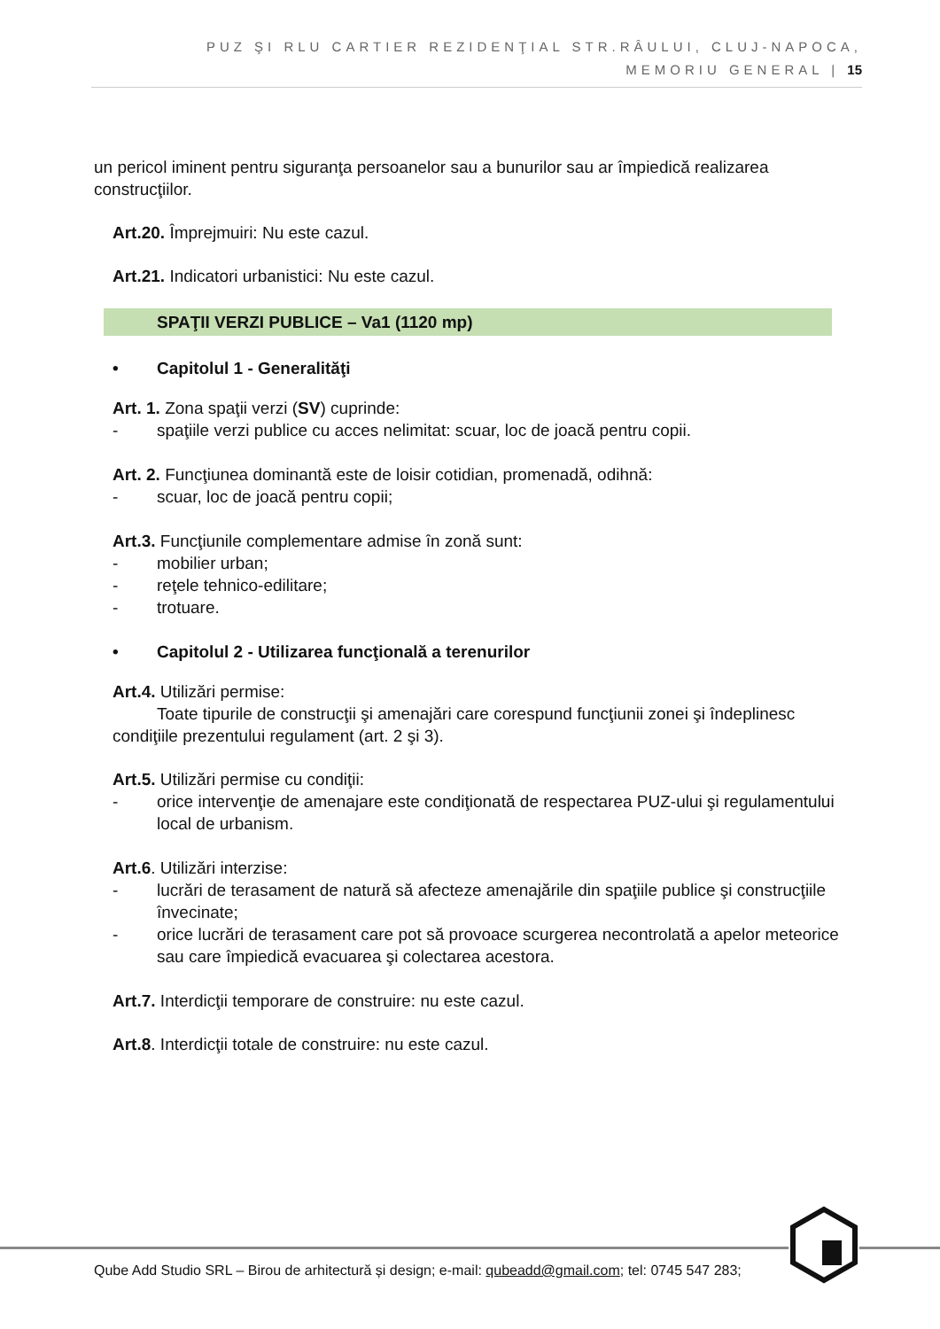PUZ ŞI RLU CARTIER REZIDENŢIAL STR.RÂULUI, CLUJ-NAPOCA,
MEMORIU GENERAL | 15
un pericol iminent pentru siguranţa persoanelor sau a bunurilor sau ar împiedică realizarea construcţiilor.
Art.20. Împrejmuiri: Nu este cazul.
Art.21. Indicatori urbanistici: Nu este cazul.
SPAŢII VERZI PUBLICE – Va1 (1120 mp)
• Capitolul 1 - Generalităţi
Art. 1. Zona spaţii verzi (SV) cuprinde:
- spaţiile verzi publice cu acces nelimitat: scuar, loc de joacă pentru copii.
Art. 2. Funcţiunea dominantă este de loisir cotidian, promenadă, odihnă:
- scuar, loc de joacă pentru copii;
Art.3. Funcţiunile complementare admise în zonă sunt:
- mobilier urban;
- reţele tehnico-edilitare;
- trotuare.
• Capitolul 2 - Utilizarea funcţională a terenurilor
Art.4. Utilizări permise:
Toate tipurile de construcţii şi amenajări care corespund funcţiunii zonei şi îndeplinesc condiţiile prezentului regulament (art. 2 şi 3).
Art.5. Utilizări permise cu condiţii:
- orice intervenţie de amenajare este condiţionată de respectarea PUZ-ului şi regulamentului local de urbanism.
Art.6. Utilizări interzise:
- lucrări de terasament de natură să afecteze amenajările din spaţiile publice şi construcţiile învecinate;
- orice lucrări de terasament care pot să provoace scurgerea necontrolată a apelor meteorice sau care împiedică evacuarea şi colectarea acestora.
Art.7. Interdicţii temporare de construire: nu este cazul.
Art.8. Interdicţii totale de construire: nu este cazul.
Qube Add Studio SRL – Birou de arhitectură și design; e-mail: qubeadd@gmail.com; tel: 0745 547 283;